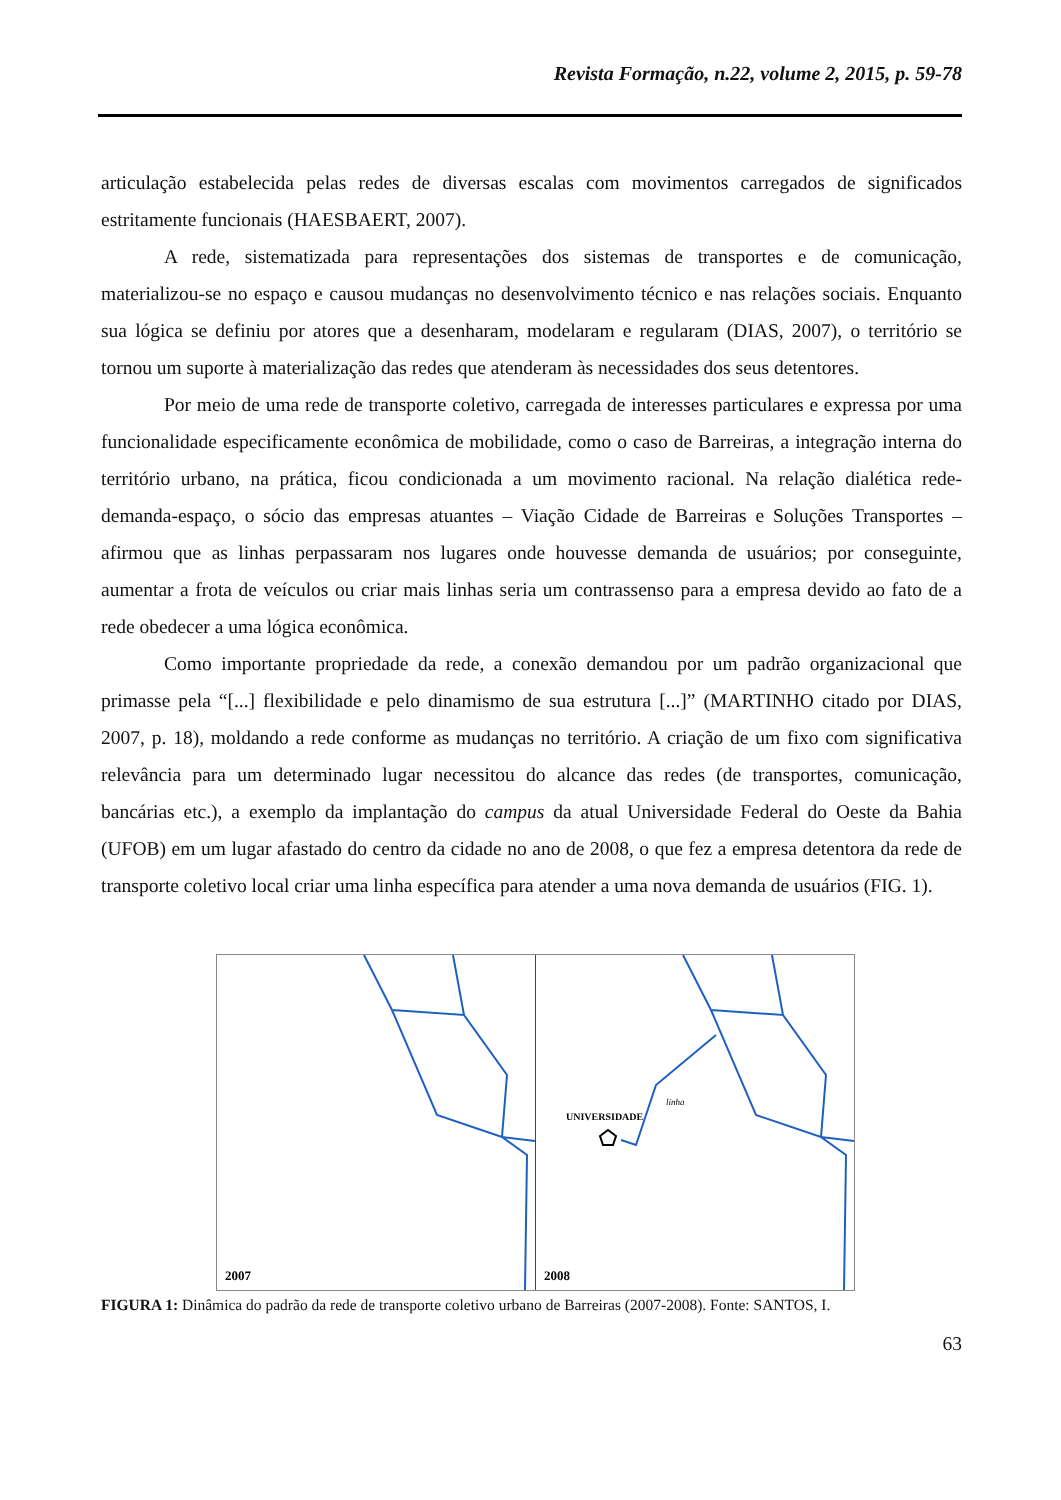Revista Formação, n.22, volume 2, 2015, p. 59-78
articulação estabelecida pelas redes de diversas escalas com movimentos carregados de significados estritamente funcionais (HAESBAERT, 2007).
A rede, sistematizada para representações dos sistemas de transportes e de comunicação, materializou-se no espaço e causou mudanças no desenvolvimento técnico e nas relações sociais. Enquanto sua lógica se definiu por atores que a desenharam, modelaram e regularam (DIAS, 2007), o território se tornou um suporte à materialização das redes que atenderam às necessidades dos seus detentores.
Por meio de uma rede de transporte coletivo, carregada de interesses particulares e expressa por uma funcionalidade especificamente econômica de mobilidade, como o caso de Barreiras, a integração interna do território urbano, na prática, ficou condicionada a um movimento racional. Na relação dialética rede-demanda-espaço, o sócio das empresas atuantes – Viação Cidade de Barreiras e Soluções Transportes – afirmou que as linhas perpassaram nos lugares onde houvesse demanda de usuários; por conseguinte, aumentar a frota de veículos ou criar mais linhas seria um contrassenso para a empresa devido ao fato de a rede obedecer a uma lógica econômica.
Como importante propriedade da rede, a conexão demandou por um padrão organizacional que primasse pela “[...] flexibilidade e pelo dinamismo de sua estrutura [...]” (MARTINHO citado por DIAS, 2007, p. 18), moldando a rede conforme as mudanças no território. A criação de um fixo com significativa relevância para um determinado lugar necessitou do alcance das redes (de transportes, comunicação, bancárias etc.), a exemplo da implantação do campus da atual Universidade Federal do Oeste da Bahia (UFOB) em um lugar afastado do centro da cidade no ano de 2008, o que fez a empresa detentora da rede de transporte coletivo local criar uma linha específica para atender a uma nova demanda de usuários (FIG. 1).
2007
UNIVERSIDADE
linha
2008
FIGURA 1: Dinâmica do padrão da rede de transporte coletivo urbano de Barreiras (2007-2008). Fonte: SANTOS, I.
63